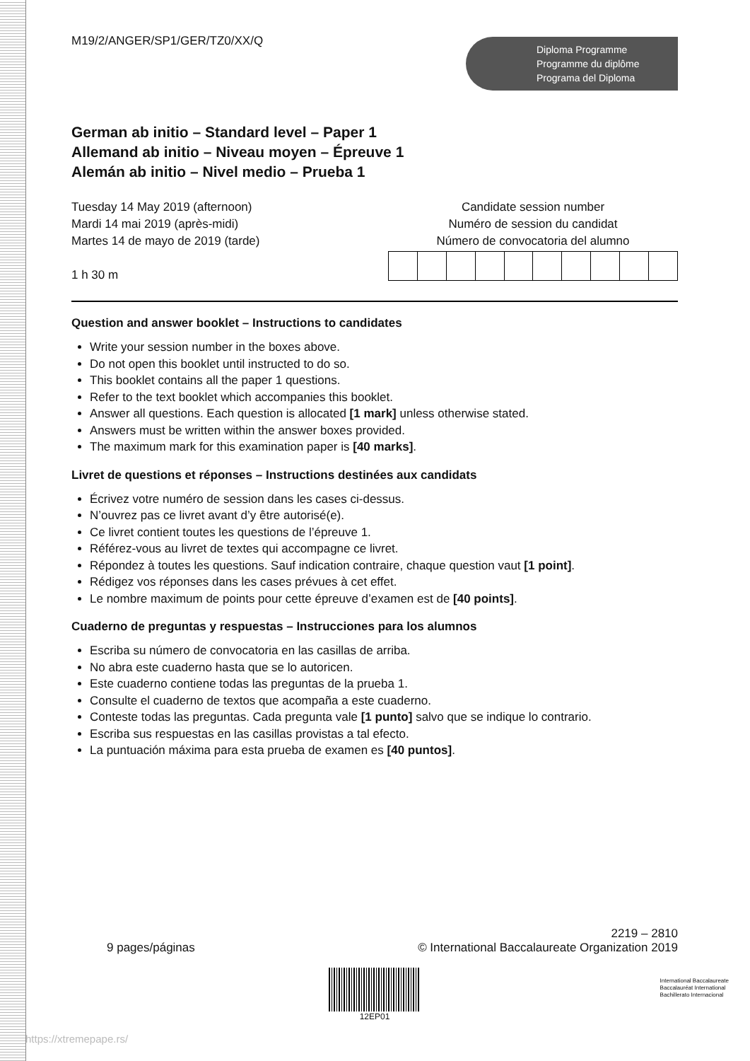M19/2/ANGER/SP1/GER/TZ0/XX/Q
Diploma Programme
Programme du diplôme
Programa del Diploma
German ab initio – Standard level – Paper 1
Allemand ab initio – Niveau moyen – Épreuve 1
Alemán ab initio – Nivel medio – Prueba 1
Tuesday 14 May 2019 (afternoon)
Mardi 14 mai 2019 (après-midi)
Martes 14 de mayo de 2019 (tarde)
1 h 30 m
Candidate session number
Numéro de session du candidat
Número de convocatoria del alumno
Question and answer booklet – Instructions to candidates
Write your session number in the boxes above.
Do not open this booklet until instructed to do so.
This booklet contains all the paper 1 questions.
Refer to the text booklet which accompanies this booklet.
Answer all questions. Each question is allocated [1 mark] unless otherwise stated.
Answers must be written within the answer boxes provided.
The maximum mark for this examination paper is [40 marks].
Livret de questions et réponses – Instructions destinées aux candidats
Écrivez votre numéro de session dans les cases ci-dessus.
N’ouvrez pas ce livret avant d’y être autorisé(e).
Ce livret contient toutes les questions de l’épreuve 1.
Référez-vous au livret de textes qui accompagne ce livret.
Répondez à toutes les questions. Sauf indication contraire, chaque question vaut [1 point].
Rédigez vos réponses dans les cases prévues à cet effet.
Le nombre maximum de points pour cette épreuve d’examen est de [40 points].
Cuaderno de preguntas y respuestas – Instrucciones para los alumnos
Escriba su número de convocatoria en las casillas de arriba.
No abra este cuaderno hasta que se lo autoricen.
Este cuaderno contiene todas las preguntas de la prueba 1.
Consulte el cuaderno de textos que acompaña a este cuaderno.
Conteste todas las preguntas. Cada pregunta vale [1 punto] salvo que se indique lo contrario.
Escriba sus respuestas en las casillas provistas a tal efecto.
La puntuación máxima para esta prueba de examen es [40 puntos].
9 pages/páginas
2219 – 2810
© International Baccalaureate Organization 2019
12EP01
International Baccalaureate
Baccalauréat International
Bachillerato Internacional
https://xtremepape.rs/